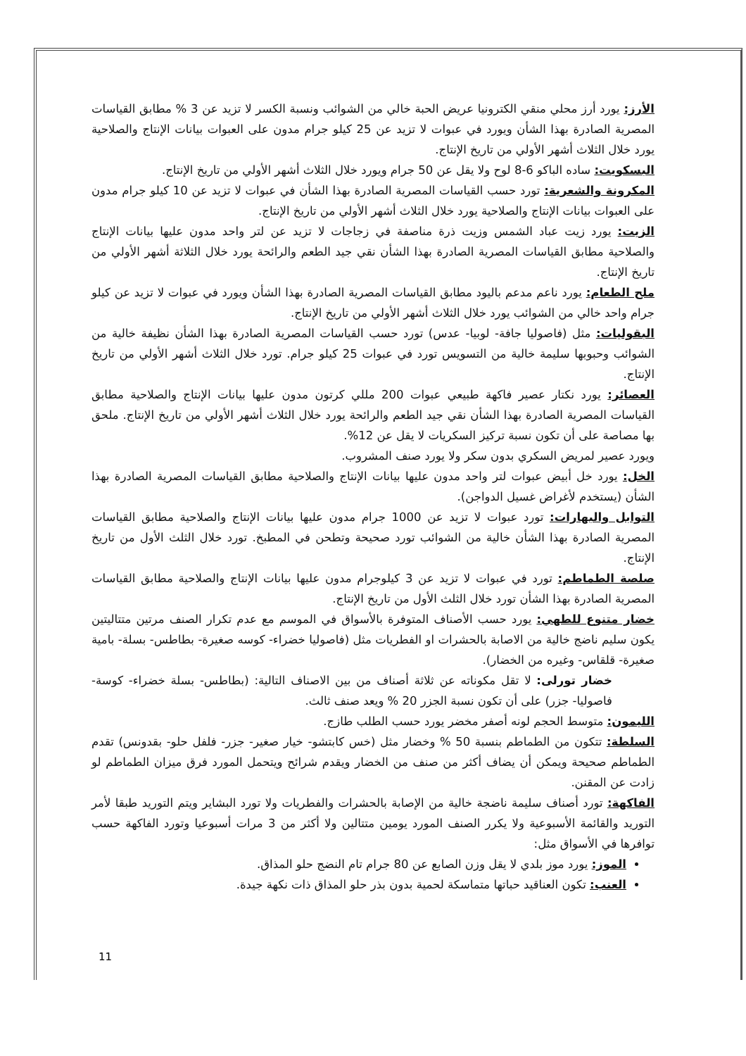الأرز: يورد أرز محلي منقي الكترونيا عريض الحبة خالي من الشوائب ونسبة الكسر لا تزيد عن 3 % مطابق القياسات المصرية الصادرة بهذا الشأن ويورد في عبوات لا تزيد عن 25 كيلو جرام مدون على العبوات بيانات الإنتاج والصلاحية يورد خلال الثلاث أشهر الأولي من تاريخ الإنتاج.
البسكويت: ساده الباكو 6-8 لوح ولا يقل عن 50 جرام ويورد خلال الثلاث أشهر الأولي من تاريخ الإنتاج.
المكرونة والشعرية: تورد حسب القياسات المصرية الصادرة بهذا الشأن في عبوات لا تزيد عن 10 كيلو جرام مدون على العبوات بيانات الإنتاج والصلاحية يورد خلال الثلاث أشهر الأولي من تاريخ الإنتاج.
الزيت: يورد زيت عباد الشمس وزيت ذرة مناصفة في زجاجات لا تزيد عن لتر واحد مدون عليها بيانات الإنتاج والصلاحية مطابق القياسات المصرية الصادرة بهذا الشأن نقي جيد الطعم والرائحة يورد خلال الثلاثة أشهر الأولي من تاريخ الإنتاج.
ملح الطعام: يورد ناعم مدعم باليود مطابق القياسات المصرية الصادرة بهذا الشأن ويورد في عبوات لا تزيد عن كيلو جرام واحد خالي من الشوائب يورد خلال الثلاث أشهر الأولي من تاريخ الإنتاج.
البقوليات: مثل (فاصوليا جافة- لوبيا- عدس) تورد حسب القياسات المصرية الصادرة بهذا الشأن نظيفة خالية من الشوائب وحبوبها سليمة خالية من التسويس تورد في عبوات 25 كيلو جرام. تورد خلال الثلاث أشهر الأولي من تاريخ الإنتاج.
العصائر: يورد نكتار عصير فاكهة طبيعي عبوات 200 مللي كرتون مدون عليها بيانات الإنتاج والصلاحية مطابق القياسات المصرية الصادرة بهذا الشأن نقي جيد الطعم والرائحة يورد خلال الثلاث أشهر الأولي من تاريخ الإنتاج. ملحق بها مصاصة على أن تكون نسبة تركيز السكريات لا يقل عن 12%.
ويورد عصير لمريض السكري بدون سكر ولا يورد صنف المشروب.
الخل: يورد خل أبيض عبوات لتر واحد مدون عليها بيانات الإنتاج والصلاحية مطابق القياسات المصرية الصادرة بهذا الشأن (يستخدم لأغراض غسيل الدواجن).
التوابل والبهارات: تورد عبوات لا تزيد عن 1000 جرام مدون عليها بيانات الإنتاج والصلاحية مطابق القياسات المصرية الصادرة بهذا الشأن خالية من الشوائب تورد صحيحة وتطحن في المطبخ. تورد خلال الثلث الأول من تاريخ الإنتاج.
صلصة الطماطم: تورد في عبوات لا تزيد عن 3 كيلوجرام مدون عليها بيانات الإنتاج والصلاحية مطابق القياسات المصرية الصادرة بهذا الشأن تورد خلال الثلث الأول من تاريخ الإنتاج.
خضار متنوع للطهي: يورد حسب الأصناف المتوفرة بالأسواق في الموسم مع عدم تكرار الصنف مرتين متتاليتين يكون سليم ناضج خالية من الاصابة بالحشرات او الفطريات مثل (فاصوليا خضراء- كوسه صغيرة- بطاطس- بسلة- بامية صغيرة- قلقاس- وغيره من الخضار).
خضار تورلى: لا تقل مكوناته عن ثلاثة أصناف من بين الاصناف التالية: (بطاطس- بسلة خضراء- كوسة- فاصوليا- جزر) على أن تكون نسبة الجزر 20 % ويعد صنف ثالث.
الليمون: متوسط الحجم لونه أصفر مخضر يورد حسب الطلب طازج.
السلطة: تتكون من الطماطم بنسبة 50 % وخضار مثل (خس كابتشو- خيار صغير- جزر- فلفل حلو- بقدونس) تقدم الطماطم صحيحة ويمكن أن يضاف أكثر من صنف من الخضار ويقدم شرائح ويتحمل المورد فرق ميزان الطماطم لو زادت عن المقنن.
الفاكهة: تورد أصناف سليمة ناضجة خالية من الإصابة بالحشرات والفطريات ولا تورد البشاير ويتم التوريد طبقا لأمر التوريد والقائمة الأسبوعية ولا يكرر الصنف المورد يومين متتالين ولا أكثر من 3 مرات أسبوعيا وتورد الفاكهة حسب توافرها في الأسواق مثل:
الموز: يورد موز بلدي لا يقل وزن الصابع عن 80 جرام تام النضج حلو المذاق.
العنب: تكون العناقيد حباتها متماسكة لحمية بدون بذر حلو المذاق ذات نكهة جيدة.
11